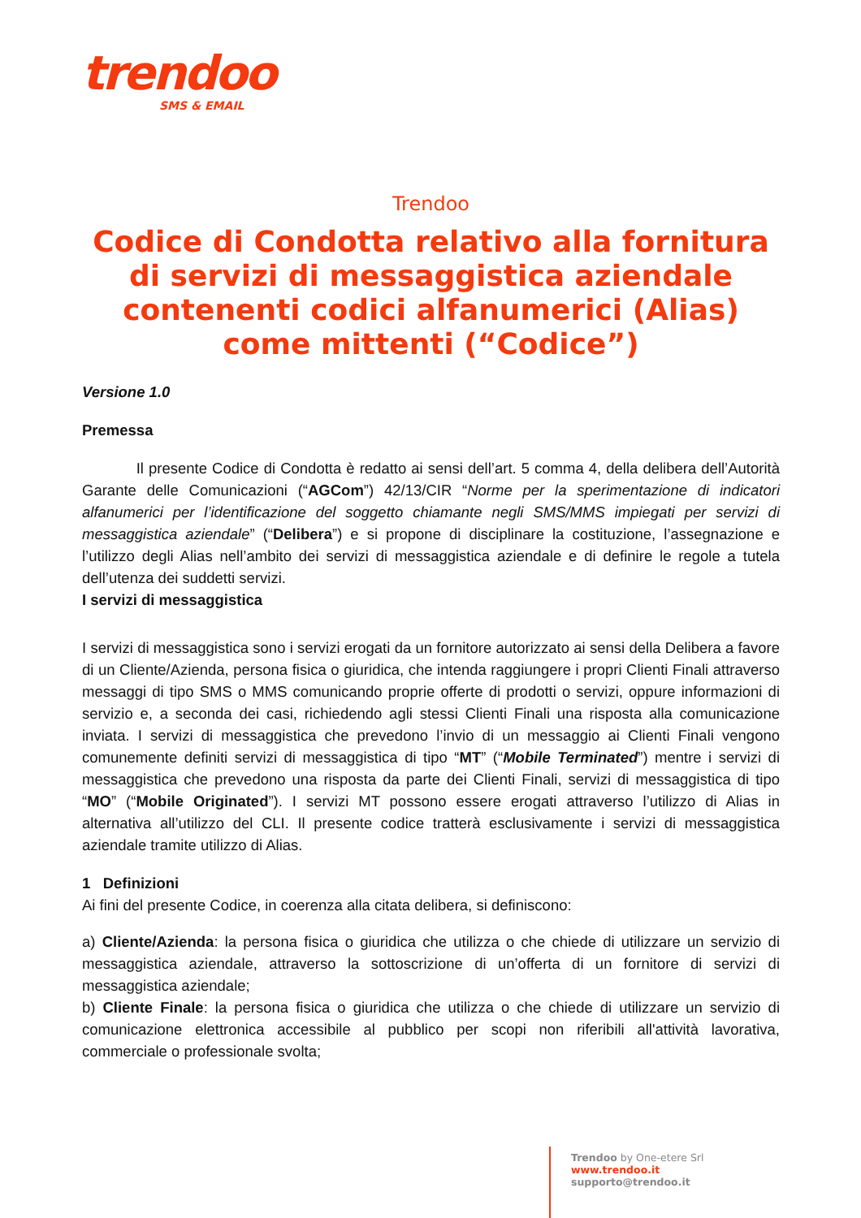trendoo
SMS & EMAIL
Trendoo
Codice di Condotta relativo alla fornitura di servizi di messaggistica aziendale contenenti codici alfanumerici (Alias) come mittenti (“Codice”)
Versione 1.0
Premessa
Il presente Codice di Condotta è redatto ai sensi dell’art. 5 comma 4, della delibera dell’Autorità Garante delle Comunicazioni (“AGCom”) 42/13/CIR “Norme per la sperimentazione di indicatori alfanumerici per l’identificazione del soggetto chiamante negli SMS/MMS impiegati per servizi di messaggistica aziendale” (“Delibera”) e si propone di disciplinare la costituzione, l’assegnazione e l’utilizzo degli Alias nell’ambito dei servizi di messaggistica aziendale e di definire le regole a tutela dell’utenza dei suddetti servizi.
I servizi di messaggistica
I servizi di messaggistica sono i servizi erogati da un fornitore autorizzato ai sensi della Delibera a favore di un Cliente/Azienda, persona fisica o giuridica, che intenda raggiungere i propri Clienti Finali attraverso messaggi di tipo SMS o MMS comunicando proprie offerte di prodotti o servizi, oppure informazioni di servizio e, a seconda dei casi, richiedendo agli stessi Clienti Finali una risposta alla comunicazione inviata. I servizi di messaggistica che prevedono l’invio di un messaggio ai Clienti Finali vengono comunemente definiti servizi di messaggistica di tipo “MT” (“Mobile Terminated”) mentre i servizi di messaggistica che prevedono una risposta da parte dei Clienti Finali, servizi di messaggistica di tipo “MO” (“Mobile Originated”). I servizi MT possono essere erogati attraverso l’utilizzo di Alias in alternativa all’utilizzo del CLI. Il presente codice tratterà esclusivamente i servizi di messaggistica aziendale tramite utilizzo di Alias.
1 Definizioni
Ai fini del presente Codice, in coerenza alla citata delibera, si definiscono:
a) Cliente/Azienda: la persona fisica o giuridica che utilizza o che chiede di utilizzare un servizio di messaggistica aziendale, attraverso la sottoscrizione di un’offerta di un fornitore di servizi di messaggistica aziendale;
b) Cliente Finale: la persona fisica o giuridica che utilizza o che chiede di utilizzare un servizio di comunicazione elettronica accessibile al pubblico per scopi non riferibili all'attività lavorativa, commerciale o professionale svolta;
Trendoo by One-etere Srl
www.trendoo.it
supporto@trendoo.it